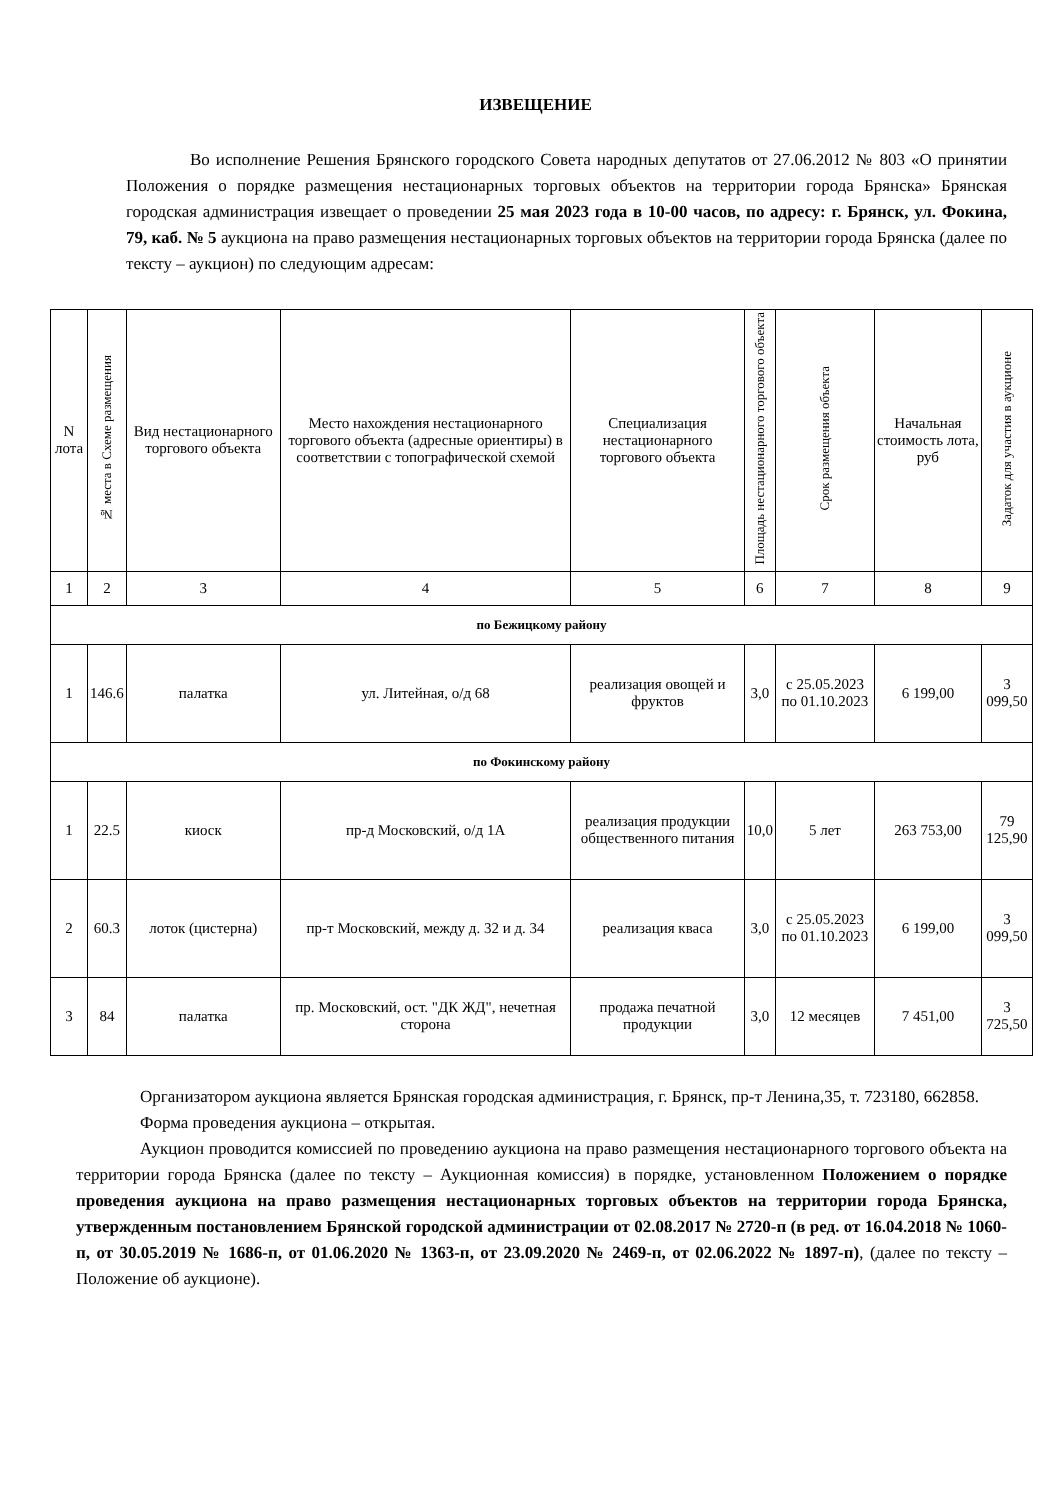ИЗВЕЩЕНИЕ
Во исполнение Решения Брянского городского Совета народных депутатов от 27.06.2012 № 803 «О принятии Положения о порядке размещения нестационарных торговых объектов на территории города Брянска» Брянская городская администрация извещает о проведении 25 мая 2023 года в 10-00 часов, по адресу: г. Брянск, ул. Фокина, 79, каб. № 5 аукциона на право размещения нестационарных торговых объектов на территории города Брянска (далее по тексту – аукцион) по следующим адресам:
| N лота | № места в Схеме размещения | Вид нестационарного торгового объекта | Место нахождения нестационарного торгового объекта (адресные ориентиры) в соответствии с топографической схемой | Специализация нестационарного торгового объекта | Площадь нестационарного торгового объекта | Срок размещения объекта | Начальная стоимость лота, руб | Задаток для участия в аукционе |
| --- | --- | --- | --- | --- | --- | --- | --- | --- |
| 1 | 2 | 3 | 4 | 5 | 6 | 7 | 8 | 9 |
| по Бежицкому району | | | | | | | | |
| 1 | 146.6 | палатка | ул. Литейная, о/д 68 | реализация овощей и фруктов | 3,0 | с 25.05.2023 по 01.10.2023 | 6 199,00 | 3 099,50 |
| по Фокинскому району | | | | | | | | |
| 1 | 22.5 | киоск | пр-д Московский, о/д 1А | реализация продукции общественного питания | 10,0 | 5 лет | 263 753,00 | 79 125,90 |
| 2 | 60.3 | лоток (цистерна) | пр-т Московский, между д. 32 и д. 34 | реализация кваса | 3,0 | с 25.05.2023 по 01.10.2023 | 6 199,00 | 3 099,50 |
| 3 | 84 | палатка | пр. Московский, ост. "ДК ЖД", нечетная сторона | продажа печатной продукции | 3,0 | 12 месяцев | 7 451,00 | 3 725,50 |
Организатором аукциона является Брянская городская администрация, г. Брянск, пр-т Ленина,35, т. 723180, 662858.
Форма проведения аукциона – открытая.
Аукцион проводится комиссией по проведению аукциона на право размещения нестационарного торгового объекта на территории города Брянска (далее по тексту – Аукционная комиссия) в порядке, установленном Положением о порядке проведения аукциона на право размещения нестационарных торговых объектов на территории города Брянска, утвержденным постановлением Брянской городской администрации от 02.08.2017 № 2720-п (в ред. от 16.04.2018 № 1060-п, от 30.05.2019 № 1686-п, от 01.06.2020 № 1363-п, от 23.09.2020 № 2469-п, от 02.06.2022 № 1897-п), (далее по тексту – Положение об аукционе).